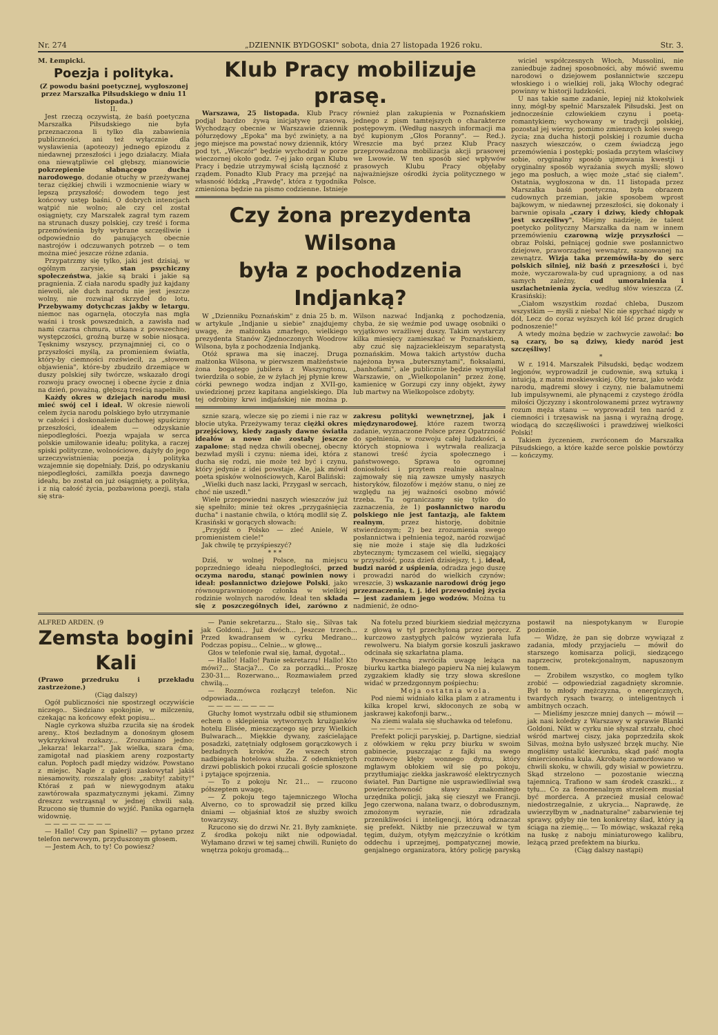Nr. 274 „DZIENNIK BYDGOSKI" sobota, dnia 27 listopada 1926 roku. Str. 3.
M. Łempicki.
Poezja i polityka.
(Z powodu baśni poetycznej, wygłoszonej przez Marszałka Piłsudskiego w dniu 11 listopada.)
II.
Jest rzeczą oczywistą, że baśń poetyczna Marszałka Piłsudskiego nie była przeznaczona li tylko dla zabawienia publiczności, ani też wyłącznie dla wysławienia (apoteozy) jednego epizodu z niedawnej przeszłości i jego działaczy. Miała ona niewątpliwie cel głębszy, mianowicie pokrzepienie słabnącego ducha narodowego, dodanie otuchy w przeżywanej teraz ciężkiej chwili i wzmocnienie wiary w lepszą przyszłość; dowodem tego jest końcowy ustęp baśni. O dobrych intencjach wątpić nie wolno; ale czy cel został osiągnięty, czy Marszałek zagrał tym razem na strunach duszy polskiej, czy treść i forma przemówienia były wybrane szczęśliwie i odpowiednio do panujących obecnie nastrojów i odczuwanych potrzeb — o tem można mieć jeszcze różne zdania.
Przypatrzmy się tylko, jaki jest dzisiaj, w ogólnym zarysie, stan psychiczny społeczeństwa, jakie są braki i jakie są pragnienia. Z ciała narodu spadły już kajdany niewoli, ale duch narodu nie jest jeszcze wolny, nie rozwinął skrzydeł do lotu. Przebywamy dotychczas jakby w letargu, niemoc nas ogarnęła, otoczyła nas mgła waśni i trosk powszednich, a zawisła nad nami czarna chmura, utkana z powszechnej występczości, groźną burzę w sobie niosąca. Tęsknimy wszyscy, przynajmniej ci, co o przyszłości myślą, za promieniem światła, który-by ciemności rozświecił, za „słowem objawienia", które-by zbudziło drzemiące w duszy polskiej siły twórcze, wskazało drogi rozwoju pracy owocnej i obecne życie z dnia na dzień, poważną, głębszą treścią napełniło.
Każdy okres w dziejach narodu musi mieć swój cel i ideał. W okresie niewoli celem życia narodu polskiego było utrzymanie w całości i doskonalenie duchowej spuścizny przeszłości, ideałem — odzyskanie niepodległości. Poezja wpajała w serca polskie umiłowanie ideału; polityka, a raczej spiski polityczne, wolnościowe, dążyły do jego urzeczywistnienia; poezja i polityka wzajemnie się dopełniały. Dziś, po odzyskaniu niepodległości, zamilkła poezja dawnego ideału, bo został on już osiągnięty, a polityka, i z nią całość życia, pozbawiona poezji, stała się stra-
Klub Pracy mobilizuje prasę.
Warszawa, 25 listopada. Klub Pracy podjął bardzo żywą inicjatywę prasową. Wychodzący obecnie w Warszawie dziennik półurzędowy „Epoka" ma być zwinięty, a na jego miejsce ma powstać nowy dziennik, który pod tyt. „Wieczór" będzie wychodził w porze wieczornej około godz. 7-ej jako organ Klubu Pracy i będzie utrzymywał ścisłą łączność z rządem. Ponadto Klub Pracy ma przejąć na własność łódzką „Prawdę", która z tygodnika zmieniona będzie na pismo codzienne. Istnieje również plan zakupienia w Poznańskiem jednego z pism tamtejszych o charakterze postępowym. (Według naszych informacji ma być kupionym „Głos Poranny". — Red.). Wreszcie ma być przez Klub Pracy przeprowadzona mobilizacja akcji prasowej we Lwowie. W ten sposób sieć wpływów prasowych Klubu Pracy objęłaby najważniejsze ośrodki życia politycznego w Polsce.
Czy żona prezydenta Wilsona
była z pochodzenia Indjanką?
W „Dzienniku Poznańskim" z dnia 25 b. m. w artykule „Indjanie u siebie" znajdujemy uwagę, że małżonka zmarłego, wielkiego prezydenta Stanów Zjednoczonych Woodrow Wilsona, była z pochodzenia Indjanką.
Otóż sprawa ma się inaczej. Druga małżonka Wilsona, w pierwszem małżeństwie żona bogatego jubilera z Waszyngtonu, twierdziła o sobie, że w żyłach jej płynie krew córki pewnego wodza indjan z XVII-go, uwiedzionej przez kapitana angielskiego. Dla tej odrobiny krwi indjańskiej nie można p. Wilson nazwać Indjanką z pochodzenia, chyba, że się weźmie pod uwagę osobniki o wyjątkowo wrażliwej duszy. Takim wystarczy kilka miesięcy zamieszkać w Poznańskiem, aby czuć się najzaciekleiszym separatystą poznańskim. Mowa takich artystów ducha najeżona bywa „butersznytami", fioksalami, „banhofami", ale publicznie będzie wymyślał Warszawie, on „Wielkopolanin" przez żonę, kamienicę w Gorzupi czy inny objekt, żywy lub martwy na Wielkopolsce zdobyty.
sznie szarą, wlecze się po ziemi i nie raz w błocie utyka. Przeżywamy teraz ciężki okres przejściowy, kiedy zagasły dawne światła ideałów a nowe nie zostały jeszcze zapalone; stąd nędza chwili obecnej, obecny bezwład myśli i czynu: niema idei, która z ducha się rodzi, nie może też być i czynu, który jedynie z idei powstaje. Ale, jak mówił poeta spisków wolnościowych, Karol Baliński:
„Wielki duch nasz lacki, Przygasł w sercach, choć nie uszedł."
Wiele przepowiedni naszych wieszczów już się spełniło; minie też okres „przygaśnięcia ducha" i nastanie chwila, o którą modlił się Z. Krasiński w gorących słowach:
„Przyjdź o Polsko — zleć Aniele, W promienistem ciele!"
Jak chwilę tę przyśpieszyć?
* * *
Dziś, w wolnej Polsce, na miejscu poprzedniego ideału niepodległości, przed oczyma narodu, stanąć powinien nowy ideał: posłannictwo dziejowe Polski, jako równouprawnionego członka w wielkiej rodzinie wolnych narodów. Ideał ten składa się z poszczególnych idei, zarówno z zakresu polityki wewnętrznej, jak i międzynarodowej, które razem tworzą zadanie, wyznaczone Polsce przez Opatrzność do spełnienia, w rozwoju całej ludzkości, a których stopniowa i wytrwała realizacja stanowi treść życia społecznego i państwowego. Sprawa to ogromnej doniosłości i przytem realnie aktualna; zajmowały się nią zawsze umysły naszych historyków, filozofów i mężów stanu, o niej ze względu na jej ważności osobno mówić trzeba. Tu ograniczamy się tylko do zaznaczenia, że 1) posłannictwo narodu polskiego nie jest fantazją, ale faktem realnym, przez historję, dobitnie stwierdzonym; 2) bez zrozumienia swego posłannictwa i pełnienia tegoż, naród rozwijać się nie może i staje się dla ludzkości zbytecznym; tymczasem cel wielki, sięgający w przyszłość, poza dzień dzisiejszy, t. j. ideał, budzi naród z uśpienia, odradza jego duszę i prowadzi naród do wielkich czynów; wreszcie, 3) wskazanie narodowi dróg jego przeznaczenia, t. j. idei przewodniej życia — jest zadaniem jego wodzów. Można tu nadmienić, że odno-
wiciel współczesnych Włoch, Mussolini, nie zaniedbuje żadnej sposobności, aby mówić swemu narodowi o dziejowem posłannictwie szczepu włoskiego i o wielkiej roli, jaką Włochy odegrać powinny w historji ludzkości.
U nas takie same zadanie, lepiej niż ktokolwiek inny, mógł-by spełnić Marszałek Piłsudski. Jest on jednocześnie człowiekiem czynu i poetą-romantykiem; wychowany w tradycji polskiej, pozostał jej wierny, pomimo zmiennych kolei swego życia; zna ducha historji polskiej i rozumie ducha naszych wieszczów, o czem świadczą jego przemówienia i postępki; posiada przytem właściwy sobie, oryginalny sposób ujmowania kwestji i oryginalny sposób wyrażania swych myśli; słowo jego ma posłuch, a więc może „stać się ciałem". Ostatnia, wygłoszona w dn. 11 listopada przez Marszałka baśń poetyczna, była obrazem cudownych przemian, jakie sposobem wprost bajkowym, w niedawnej przeszłości, się dokonały i barwnie opisała „czary i dziwy, kiedy chłopak jest szczęśliwy". Miejmy nadzieję, że talent poetycko polityczny Marszałka da nam w innem przemówieniu czarowną wizję przyszłości — obraz Polski, pełniącej godnie swe posłannictwo dziejowe, praworządnej wewnątrz, szanowanej na zewnątrz. Wizja taka przemówiła-by do serc polskich silniej, niż baśń z przeszłości i, być może, wyczarowała-by cud upragniony, a od nas samych zależny, cud umoralnienia i uszlachetnienia życia, według słów wieszcza (Z. Krasiński):
„Ciałom wszystkim rozdać chleba, Duszom wszystkim — myśli z nieba! Nic nie spychać nigdy w dół, Lecz do coraz wyższych kół Iść przez drugich podnoszenie!"
A wtedy można będzie w zachwycie zawołać: bo są czary, bo są dziwy, kiedy naród jest szczęśliwy!
*
W r. 1914. Marszałek Piłsudski, będąc wodzem legjonów, wyprowadził je cudownie, swą sztuką i intuicją, z matni moskiewskiej. Oby teraz, jako wódz narodu, mądremi słowy i czyny, nie bałamutnemi lub impulsywnemi, ale płynącemi z czystego źródła miłości Ojczyzny i skontrolowanemi przez wytrawny rozum męża stanu — wyprowadził ten naród z ciemności i trzęsawisk na jasną i wyraźną drogę, wiodącą do szczęśliwości i prawdziwej wielkości Polski!
Takiem życzeniem, zwróconem do Marszałka Piłsudskiego, a które każde serce polskie powtórzy — kończymy.
ALFRED ARDEN. (9
Zemsta bogini Kali
(Prawo przedruku i przekładu zastrzeżone.)
(Ciąg dalszy)
Ogół publiczności nie spostrzegł oczywiście niczego.. Siedziano spokojnie, w milczeniu, czekając na końcowy efekt popisu...
Nagle cyrkowa służba rzuciła się na środek areny.. Ktoś bezładnym a donośnym głosem wykrzykiwał rozkazy... Zrozumiano jedno: „lekarza! lekarza!". Jak wielka, szara ćma, zamigotał nad piaskiem areny rozpostarty całun. Popłoch padł między widzów. Powstano z miejsc. Nagle z galerji zaskowytał jakiś niesamowity, rozszalały głos: „zabity! zabity!" Któraś z pań w niewygodnym ataku zawtórowała spazmatycznymi jękami. Zimny dreszcz wstrząsnął w jednej chwili salą. Rzucono się tłumnie do wyjść. Panika ogarnęła widownię.
— — — — — — — —
— Hallo! Czy pan Spinelli? — pytano przez telefon nerwowym, przyduszonym głosem.
— Jestem Ach, to ty! Co powiesz?
— Panie sekretarzu... Stało się.. Silvas tak jak Goldoni... Już dwóch... Jeszcze trzech... Przed kwadransem w cyrku Medrano... Podczas popisu... Celnie... w głowę...
Głos w telefonie rwał się, łamał, dygotał...
— Hallo! Hallo! Panie sekretarzu! Hallo! Kto mówi?... Stacja?... Co za porządki... Proszę 230-31... Rozerwano... Rozmawiałem przed chwilą...
— Rozmówca rozłączył telefon. Nic odpowiada...
— — — — — — — —
Głuchy łomot wystrzału odbił się stłumionem echem o sklepienia wytwornych krużganków hotelu Elisée, mieszczącego się przy Wielkich Bulwarach... Miękkie dywany, zaścielające posadzki, zatętniały odgłosem gorączkowych i bezładnych kroków. Ze wszech stron nadbiegała hotelowa służba. Z odemkniętych drzwi pobliskich pokoi rzucali goście spłoszone i pytające spojrzenia.
— To z pokoju Nr. 21... — rzucono półszeptem uwagę.
— Z pokoju tego tajemniczego Włocha Alverno, co to sprowadził się przed kilku dniami — objaśniał ktoś ze służby swoich towarzyszy.
Rzucono się do drzwi Nr. 21. Były zamknięte. Z środka pokoju nikt nie odpowiadał. Wyłamano drzwi w tej samej chwili. Runięto do wnętrza pokoju gromadą...
Na fotelu przed biurkiem siedział mężczyzna z głową w tył przechyloną przez poręcz. Z kurczowo zastygłych palców wyzierała lufa rewolweru. Na białym gorsie koszuli jaskrawo odcinała się szkarłatna plama.
Powszechną zwróciła uwagę leżąca na biurku kartka białego papieru Na niej kulawym zygzakiem kładły się trzy słowa skreślone widać w przedzgonnym pośpiechu:
Moja ostatnia wola.
Pod niemi widniało kilka plam z atramentu i kilka kropel krwi, skłoconych ze sobą w jaskrawej kakofonji barw...
Na ziemi walała się słuchawka od telefonu.
— — — — — — — —
Prefekt policji paryskiej, p. Dartigne, siedział z ołówkiem w ręku przy biurku w swoim gabinecie, puszczając z fajki na swego rozmówcę kłęby wonnego dymu, który mgławym obłokiem wił się po pokoju, przytłumiając ziekka jaskrawość elektrycznych świateł. Pan Dartigne nie usprawiedliwiał swą powierzchowność sławy znakomitego urzędnika policji, jaką się cieszył we Francji. Jego czerwona, nalana twarz, o dobrodusznym, zmożonym wyrazie, nie zdradzała przenikliwości i inteligencji, którą odznaczał się prefekt. Niktby nie przeczuwał w tym tęgim, dużym, otyłym mężczyźnie o krótkim oddechu i uprzejmej, pompatycznej mowie, genjalnego organizatora, który policję paryską postawił na niespotykanym w Europie poziomie.
— Widzę, że pan się dobrze wywiązał z zadania, młody przyjacielu — mówił do starszego komisarza policji, siedzącego naprzeciw, protekcjonalnym, napuszonym tonem.
— Zrobiłem wszystko, co mogłem tylko zrobić — odpowiedział zagadnięty skromnie. Był to młody mężczyzna, o energicznych, twardych rysach twarzy, o inteligentnych i ambitnych oczach.
— Mieliśmy jeszcze mniej danych — mówił — jak nasi koledzy z Warszawy w sprawie Blanki Goldoni. Nikt w cyrku nie słyszał strzału, choć wśród martwej ciszy, jaka poprzedziła skok Silvas, można było usłyszeć brzęk muchy. Nie mogliśmy ustalić kierunku, skąd paść mogła śmiercionośna kula. Akrobatę zamordowano w chwili skoku, w chwili, gdy wisiał w powietrzu. Skąd strzelono — pozostanie wieczną tajemnicą. Trafiono w sam środek czaszki... z tyłu... Co za fenomenalnym strzelcem musiał być morderca. A przecież musiał celować niedostrzegalnie, z ukrycia... Naprawdę, że uwierzyłbym w „nadnaturalne" zabarwienie tej sprawy, gdyby nie ten konkretny ślad, który ją ściąga na ziemię... — To mówiąc, wskazał ręką na łuskę z naboju miniaturowego kalibru, leżącą przed prefektem na biurku.
(Ciąg dalszy nastąpi)